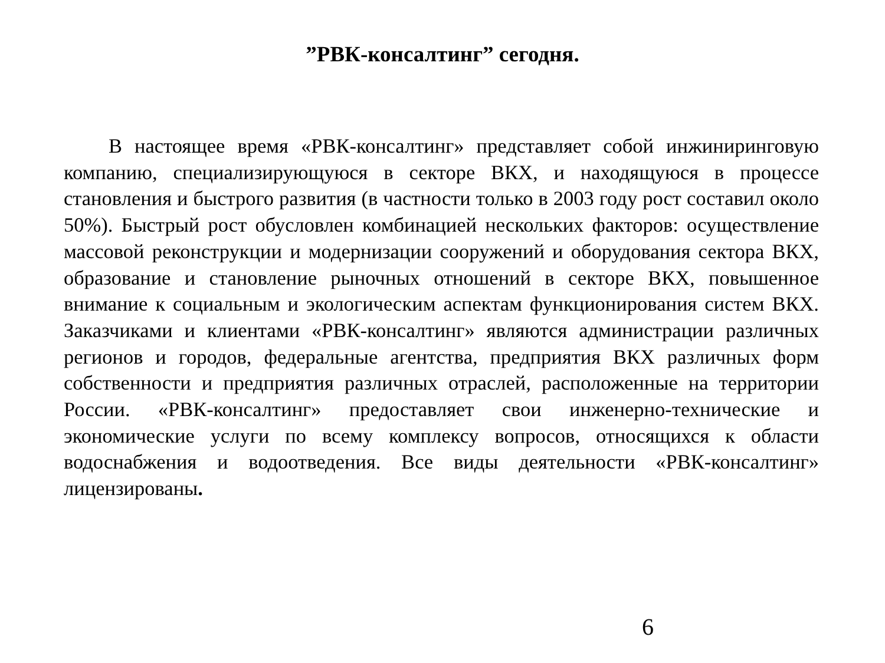”РВК-консалтинг” сегодня.
В настоящее время «РВК-консалтинг» представляет собой инжиниринговую компанию, специализирующуюся в секторе ВКХ, и находящуюся в процессе становления и быстрого развития (в частности только в 2003 году рост составил около 50%). Быстрый рост обусловлен комбинацией нескольких факторов: осуществление массовой реконструкции и модернизации сооружений и оборудования сектора ВКХ, образование и становление рыночных отношений в секторе ВКХ, повышенное внимание к социальным и экологическим аспектам функционирования систем ВКХ. Заказчиками и клиентами «РВК-консалтинг» являются администрации различных регионов и городов, федеральные агентства, предприятия ВКХ различных форм собственности и предприятия различных отраслей, расположенные на территории России. «РВК-консалтинг» предоставляет свои инженерно-технические и экономические услуги по всему комплексу вопросов, относящихся к области водоснабжения и водоотведения. Все виды деятельности «РВК-консалтинг» лицензированы.
6